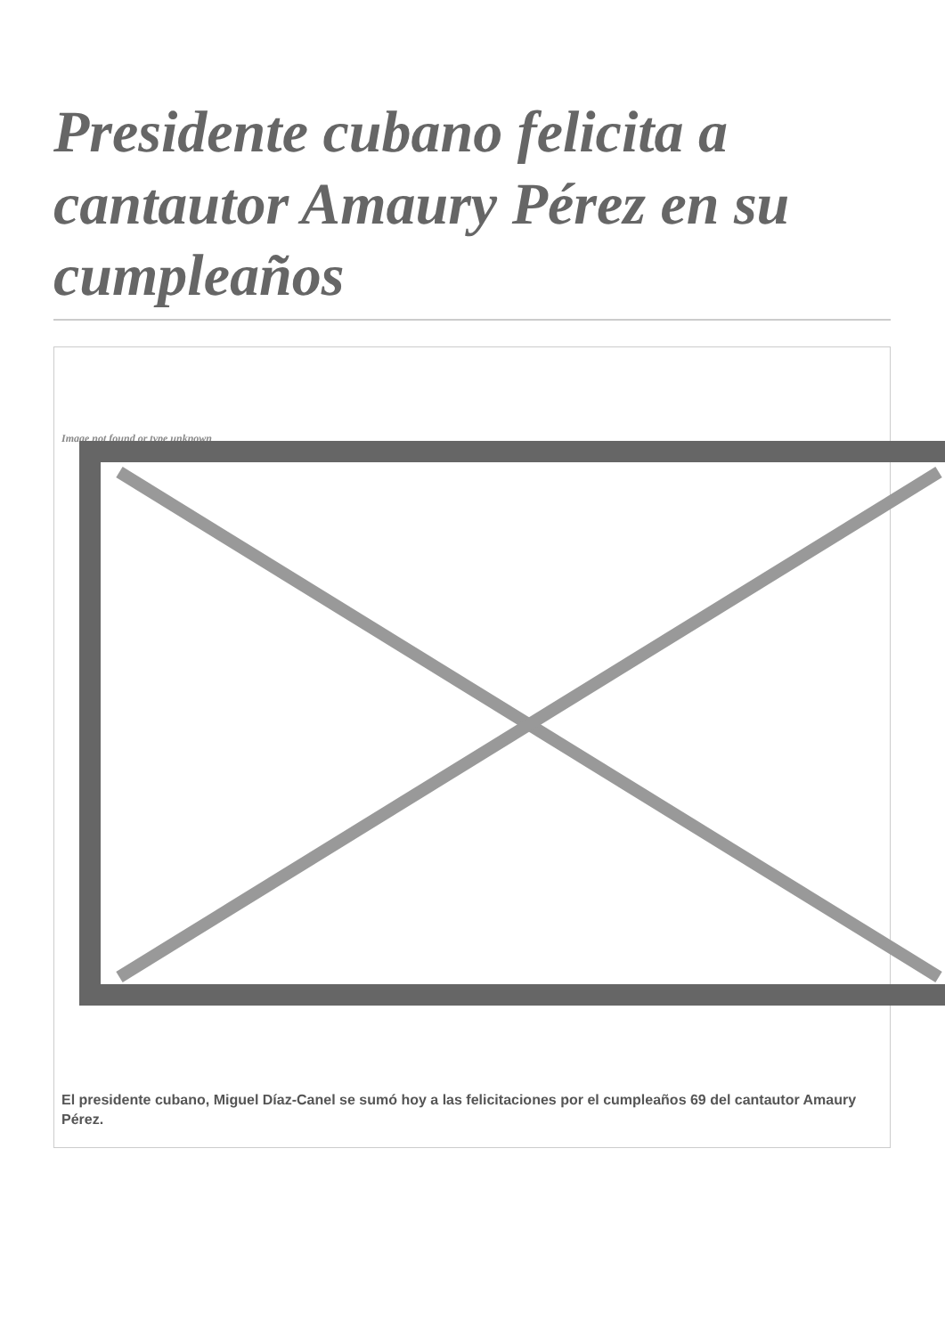Presidente cubano felicita a cantautor Amaury Pérez en su cumpleaños
Image not found or type unknown
El presidente cubano, Miguel Díaz-Canel se sumó hoy a las felicitaciones por el cumpleaños 69 del cantautor Amaury Pérez.